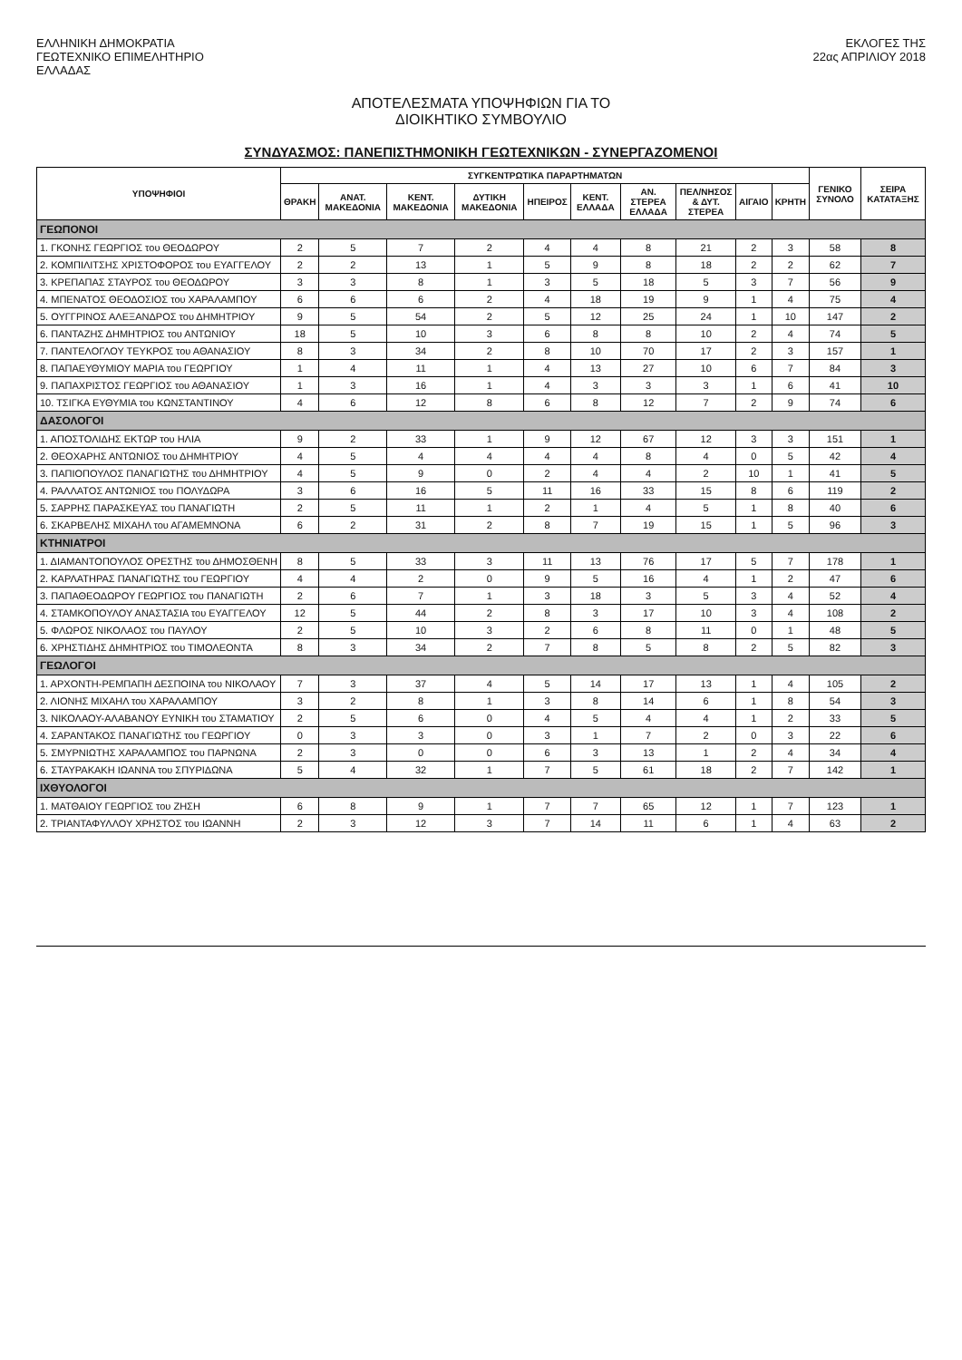ΕΛΛΗΝΙΚΗ ΔΗΜΟΚΡΑΤΙΑ
ΓΕΩΤΕΧΝΙΚΟ ΕΠΙΜΕΛΗΤΗΡΙΟ
ΕΛΛΑΔΑΣ
ΕΚΛΟΓΕΣ ΤΗΣ
22ας ΑΠΡΙΛΙΟΥ 2018
ΑΠΟΤΕΛΕΣΜΑΤΑ ΥΠΟΨΗΦΙΩΝ ΓΙΑ ΤΟ
ΔΙΟΙΚΗΤΙΚΟ ΣΥΜΒΟΥΛΙΟ
ΣΥΝΔΥΑΣΜΟΣ: ΠΑΝΕΠΙΣΤΗΜΟΝΙΚΗ ΓΕΩΤΕΧΝΙΚΩΝ - ΣΥΝΕΡΓΑΖΟΜΕΝΟΙ
| ΥΠΟΨΗΦΙΟΙ | ΣΥΓΚΕΝΤΡΩΤΙΚΑ ΠΑΡΑΡΤΗΜΑΤΩΝ | | | | | | | | | | ΓΕΝΙΚΟ ΣΥΝΟΛΟ | ΣΕΙΡΑ ΚΑΤΑΤΑΞΗΣ |
| --- | --- | --- | --- | --- | --- | --- | --- | --- | --- | --- | --- | --- |
| | ΘΡΑΚΗ | ΑΝΑΤ. ΜΑΚΕΔΟΝΙΑ | ΚΕΝΤ. ΜΑΚΕΔΟΝΙΑ | ΔΥΤΙΚΗ ΜΑΚΕΔΟΝΙΑ | ΗΠΕΙΡΟΣ | ΚΕΝΤ. ΕΛΛΑΔΑ | ΑΝ. ΣΤΕΡΕΑ ΕΛΛΑΔΑ | ΠΕΛ/ΝΗΣΟΣ & ΔΥΤ. ΣΤΕΡΕΑ | ΑΙΓΑΙΟ | ΚΡΗΤΗ | | |
| ΓΕΩΠΟΝΟΙ | | | | | | | | | | | | |
| 1. ΓΚΟΝΗΣ ΓΕΩΡΓΙΟΣ του ΘΕΟΔΩΡΟΥ | 2 | 5 | 7 | 2 | 4 | 4 | 8 | 21 | 2 | 3 | 58 | 8 |
| 2. ΚΟΜΠΙΛΙΤΣΗΣ ΧΡΙΣΤΟΦΟΡΟΣ του ΕΥΑΓΓΕΛΟΥ | 2 | 2 | 13 | 1 | 5 | 9 | 8 | 18 | 2 | 2 | 62 | 7 |
| 3. ΚΡΕΠΑΠΑΣ ΣΤΑΥΡΟΣ του ΘΕΟΔΩΡΟΥ | 3 | 3 | 8 | 1 | 3 | 5 | 18 | 5 | 3 | 7 | 56 | 9 |
| 4. ΜΠΕΝΑΤΟΣ ΘΕΟΔΟΣΙΟΣ του ΧΑΡΑΛΑΜΠΟΥ | 6 | 6 | 6 | 2 | 4 | 18 | 19 | 9 | 1 | 4 | 75 | 4 |
| 5. ΟΥΓΓΡΙΝΟΣ ΑΛΕΞΑΝΔΡΟΣ του ΔΗΜΗΤΡΙΟΥ | 9 | 5 | 54 | 2 | 5 | 12 | 25 | 24 | 1 | 10 | 147 | 2 |
| 6. ΠΑΝΤΑΖΗΣ ΔΗΜΗΤΡΙΟΣ του ΑΝΤΩΝΙΟΥ | 18 | 5 | 10 | 3 | 6 | 8 | 8 | 10 | 2 | 4 | 74 | 5 |
| 7. ΠΑΝΤΕΛΟΓΛΟΥ ΤΕΥΚΡΟΣ του ΑΘΑΝΑΣΙΟΥ | 8 | 3 | 34 | 2 | 8 | 10 | 70 | 17 | 2 | 3 | 157 | 1 |
| 8. ΠΑΠΑΕΥΘΥΜΙΟΥ ΜΑΡΙΑ του ΓΕΩΡΓΙΟΥ | 1 | 4 | 11 | 1 | 4 | 13 | 27 | 10 | 6 | 7 | 84 | 3 |
| 9. ΠΑΠΑΧΡΙΣΤΟΣ ΓΕΩΡΓΙΟΣ του ΑΘΑΝΑΣΙΟΥ | 1 | 3 | 16 | 1 | 4 | 3 | 3 | 3 | 1 | 6 | 41 | 10 |
| 10. ΤΣΙΓΚΑ ΕΥΘΥΜΙΑ του ΚΩΝΣΤΑΝΤΙΝΟΥ | 4 | 6 | 12 | 8 | 6 | 8 | 12 | 7 | 2 | 9 | 74 | 6 |
| ΔΑΣΟΛΟΓΟΙ | | | | | | | | | | | | |
| 1. ΑΠΟΣΤΟΛΙΔΗΣ ΕΚΤΩΡ του ΗΛΙΑ | 9 | 2 | 33 | 1 | 9 | 12 | 67 | 12 | 3 | 3 | 151 | 1 |
| 2. ΘΕΟΧΑΡΗΣ ΑΝΤΩΝΙΟΣ του ΔΗΜΗΤΡΙΟΥ | 4 | 5 | 4 | 4 | 4 | 4 | 8 | 4 | 0 | 5 | 42 | 4 |
| 3. ΠΑΠΙΟΠΟΥΛΟΣ ΠΑΝΑΓΙΩΤΗΣ του ΔΗΜΗΤΡΙΟΥ | 4 | 5 | 9 | 0 | 2 | 4 | 4 | 2 | 10 | 1 | 41 | 5 |
| 4. ΡΑΛΛΑΤΟΣ ΑΝΤΩΝΙΟΣ του ΠΟΛΥΔΩΡΑ | 3 | 6 | 16 | 5 | 11 | 16 | 33 | 15 | 8 | 6 | 119 | 2 |
| 5. ΣΑΡΡΗΣ ΠΑΡΑΣΚΕΥΑΣ του ΠΑΝΑΓΙΩΤΗ | 2 | 5 | 11 | 1 | 2 | 1 | 4 | 5 | 1 | 8 | 40 | 6 |
| 6. ΣΚΑΡΒΕΛΗΣ ΜΙΧΑΗΛ του ΑΓΑΜΕΜΝΟΝΑ | 6 | 2 | 31 | 2 | 8 | 7 | 19 | 15 | 1 | 5 | 96 | 3 |
| ΚΤΗΝΙΑΤΡΟΙ | | | | | | | | | | | | |
| 1. ΔΙΑΜΑΝΤΟΠΟΥΛΟΣ ΟΡΕΣΤΗΣ του ΔΗΜΟΣΘΕΝΗ | 8 | 5 | 33 | 3 | 11 | 13 | 76 | 17 | 5 | 7 | 178 | 1 |
| 2. ΚΑΡΛΑΤΗΡΑΣ ΠΑΝΑΓΙΩΤΗΣ του ΓΕΩΡΓΙΟΥ | 4 | 4 | 2 | 0 | 9 | 5 | 16 | 4 | 1 | 2 | 47 | 6 |
| 3. ΠΑΠΑΘΕΟΔΩΡΟΥ ΓΕΩΡΓΙΟΣ του ΠΑΝΑΓΙΩΤΗ | 2 | 6 | 7 | 1 | 3 | 18 | 3 | 5 | 3 | 4 | 52 | 4 |
| 4. ΣΤΑΜΚΟΠΟΥΛΟΥ ΑΝΑΣΤΑΣΙΑ του ΕΥΑΓΓΕΛΟΥ | 12 | 5 | 44 | 2 | 8 | 3 | 17 | 10 | 3 | 4 | 108 | 2 |
| 5. ΦΛΩΡΟΣ ΝΙΚΟΛΑΟΣ του ΠΑΥΛΟΥ | 2 | 5 | 10 | 3 | 2 | 6 | 8 | 11 | 0 | 1 | 48 | 5 |
| 6. ΧΡΗΣΤΙΔΗΣ ΔΗΜΗΤΡΙΟΣ του ΤΙΜΟΛΕΟΝΤΑ | 8 | 3 | 34 | 2 | 7 | 8 | 5 | 8 | 2 | 5 | 82 | 3 |
| ΓΕΩΛΟΓΟΙ | | | | | | | | | | | | |
| 1. ΑΡΧΟΝΤΗ-ΡΕΜΠΑΠΗ ΔΕΣΠΟΙΝΑ του ΝΙΚΟΛΑΟΥ | 7 | 3 | 37 | 4 | 5 | 14 | 17 | 13 | 1 | 4 | 105 | 2 |
| 2. ΛΙΟΝΗΣ ΜΙΧΑΗΛ του ΧΑΡΑΛΑΜΠΟΥ | 3 | 2 | 8 | 1 | 3 | 8 | 14 | 6 | 1 | 8 | 54 | 3 |
| 3. ΝΙΚΟΛΑΟΥ-ΑΛΑΒΑΝΟΥ ΕΥΝΙΚΗ του ΣΤΑΜΑΤΙΟΥ | 2 | 5 | 6 | 0 | 4 | 5 | 4 | 4 | 1 | 2 | 33 | 5 |
| 4. ΣΑΡΑΝΤΑΚΟΣ ΠΑΝΑΓΙΩΤΗΣ του ΓΕΩΡΓΙΟΥ | 0 | 3 | 3 | 0 | 3 | 1 | 7 | 2 | 0 | 3 | 22 | 6 |
| 5. ΣΜΥΡΝΙΩΤΗΣ ΧΑΡΑΛΑΜΠΟΣ του ΠΑΡΝΩΝΑ | 2 | 3 | 0 | 0 | 6 | 3 | 13 | 1 | 2 | 4 | 34 | 4 |
| 6. ΣΤΑΥΡΑΚΑΚΗ ΙΩΑΝΝΑ του ΣΠΥΡΙΔΩΝΑ | 5 | 4 | 32 | 1 | 7 | 5 | 61 | 18 | 2 | 7 | 142 | 1 |
| ΙΧΘΥΟΛΟΓΟΙ | | | | | | | | | | | | |
| 1. ΜΑΤΘΑΙΟΥ ΓΕΩΡΓΙΟΣ του ΖΗΣΗ | 6 | 8 | 9 | 1 | 7 | 7 | 65 | 12 | 1 | 7 | 123 | 1 |
| 2. ΤΡΙΑΝΤΑΦΥΛΛΟΥ ΧΡΗΣΤΟΣ του ΙΩΑΝΝΗ | 2 | 3 | 12 | 3 | 7 | 14 | 11 | 6 | 1 | 4 | 63 | 2 |